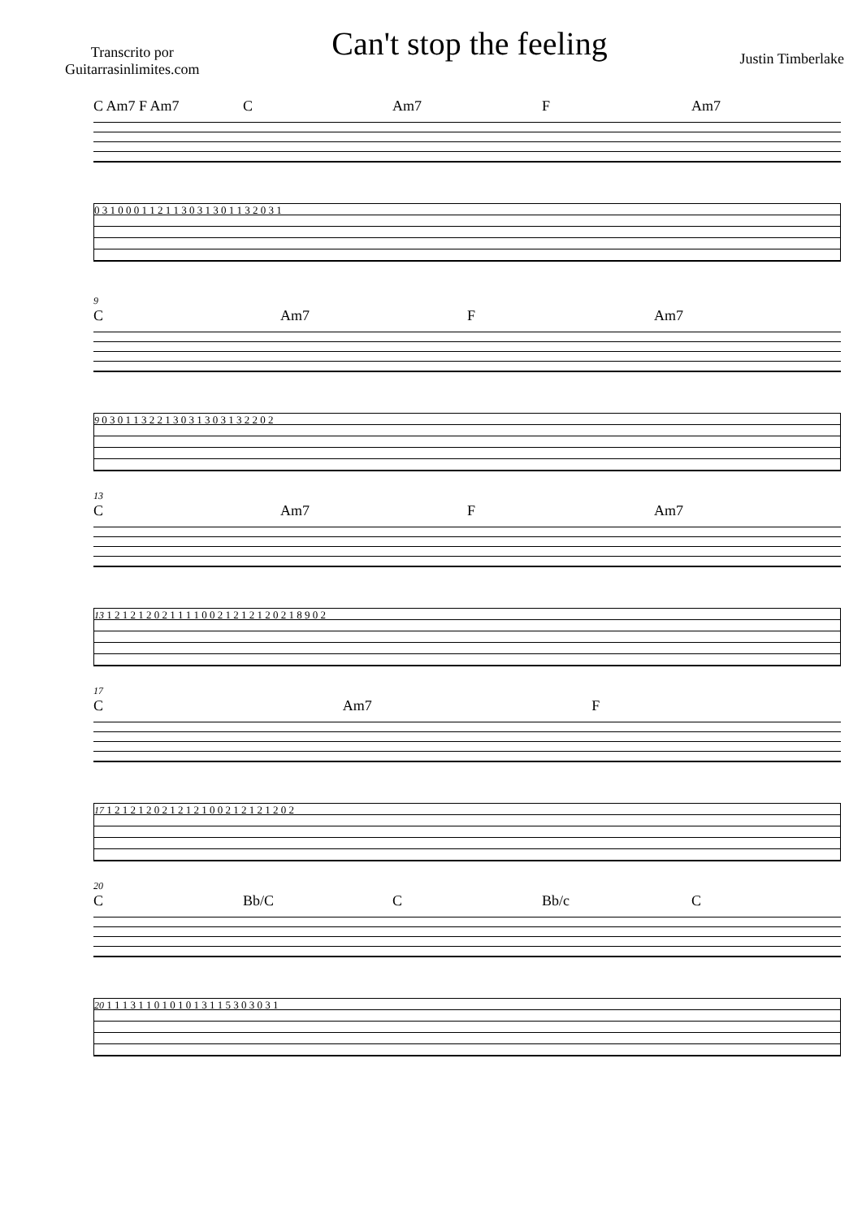Transcrito por
Guitarrasinlimites.com
Can't stop the feeling
Justin Timberlake
C Am7 F Am7 C Am7 F Am7
0 3 1 0 0 0 1 1 2 1 1 3 0 3 1 3 0 1 1 3 2 0 3 1
9
C Am7 F Am7
9 0 3 0 1 1 3 2 2 1 3 0 3 1 3 0 3 1 3 2 2 0 2
13
C Am7 F Am7
13 1 2 1 2 1 2 0 2 1 1 1 1 0 0 2 1 2 1 2 1 2 0 2 1 8 9 0 2
17
C Am7 F
17 1 2 1 2 1 2 0 2 1 2 1 2 1 0 0 2 1 2 1 2 1 2 0 2
20
C Bb/C C Bb/c C
20 1 1 1 3 1 1 0 1 0 1 0 1 3 1 1 5 3 0 3 0 3 1